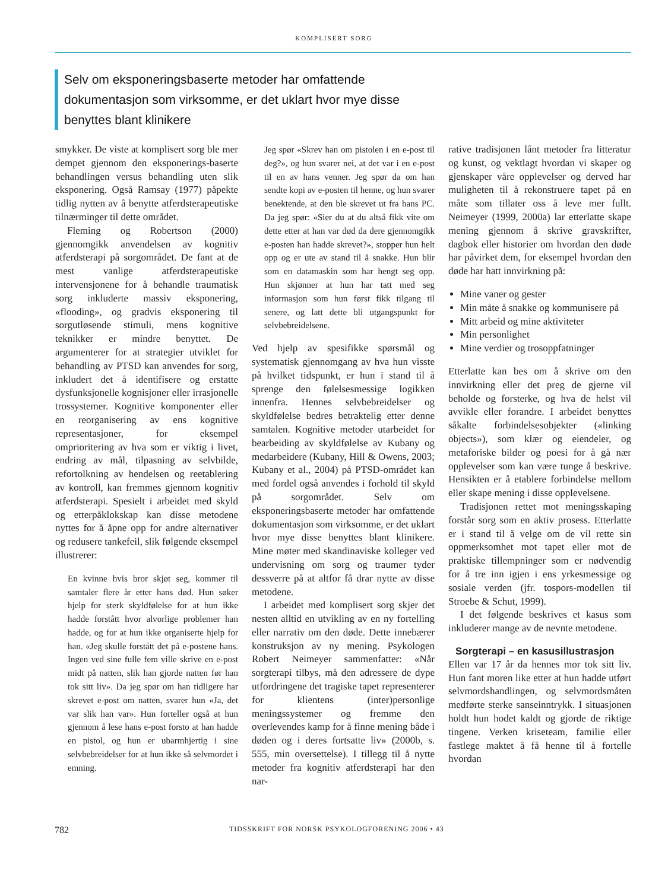KOMPLISERT SORG
Selv om eksponeringsbaserte metoder har omfattende dokumentasjon som virksomme, er det uklart hvor mye disse benyttes blant klinikere
smykker. De viste at komplisert sorg ble mer dempet gjennom den eksponerings-baserte behandlingen versus behandling uten slik eksponering. Også Ramsay (1977) påpekte tidlig nytten av å benytte atferdsterapeutiske tilnærminger til dette området.
Fleming og Robertson (2000) gjennomgikk anvendelsen av kognitiv atferdsterapi på sorgområdet. De fant at de mest vanlige atferdsterapeutiske intervensjonene for å behandle traumatisk sorg inkluderte massiv eksponering, «flooding», og gradvis eksponering til sorgutløsende stimuli, mens kognitive teknikker er mindre benyttet. De argumenterer for at strategier utviklet for behandling av PTSD kan anvendes for sorg, inkludert det å identifisere og erstatte dysfunksjonelle kognisjoner eller irrasjonelle trossystemer. Kognitive komponenter eller en reorganisering av ens kognitive representasjoner, for eksempel omprioritering av hva som er viktig i livet, endring av mål, tilpasning av selvbilde, refortolkning av hendelsen og reetablering av kontroll, kan fremmes gjennom kognitiv atferdsterapi. Spesielt i arbeidet med skyld og etterpåklokskap kan disse metodene nyttes for å åpne opp for andre alternativer og redusere tankefeil, slik følgende eksempel illustrerer:
En kvinne hvis bror skjøt seg, kommer til samtaler flere år etter hans død. Hun søker hjelp for sterk skyldfølelse for at hun ikke hadde forstått hvor alvorlige problemer han hadde, og for at hun ikke organiserte hjelp for han. «Jeg skulle forstått det på e-postene hans. Ingen ved sine fulle fem ville skrive en e-post midt på natten, slik han gjorde natten før han tok sitt liv». Da jeg spør om han tidligere har skrevet e-post om natten, svarer hun «Ja, det var slik han var». Hun forteller også at hun gjennom å lese hans e-post forsto at han hadde en pistol, og hun er ubarmhjertig i sine selvbebreidelser for at hun ikke så selvmordet i emning.
Jeg spør «Skrev han om pistolen i en e-post til deg?», og hun svarer nei, at det var i en e-post til en av hans venner. Jeg spør da om han sendte kopi av e-posten til henne, og hun svarer benektende, at den ble skrevet ut fra hans PC. Da jeg spør: «Sier du at du altså fikk vite om dette etter at han var død da dere gjennomgikk e-posten han hadde skrevet?», stopper hun helt opp og er ute av stand til å snakke. Hun blir som en datamaskin som har hengt seg opp. Hun skjønner at hun har tatt med seg informasjon som hun først fikk tilgang til senere, og latt dette bli utgangspunkt for selvbebreidelsene.
Ved hjelp av spesifikke spørsmål og systematisk gjennomgang av hva hun visste på hvilket tidspunkt, er hun i stand til å sprenge den følelsesmessige logikken innenfra. Hennes selvbebreidelser og skyldfølelse bedres betraktelig etter denne samtalen. Kognitive metoder utarbeidet for bearbeiding av skyldfølelse av Kubany og medarbeidere (Kubany, Hill & Owens, 2003; Kubany et al., 2004) på PTSD-området kan med fordel også anvendes i forhold til skyld på sorgområdet. Selv om eksponeringsbaserte metoder har omfattende dokumentasjon som virksomme, er det uklart hvor mye disse benyttes blant klinikere. Mine møter med skandinaviske kolleger ved undervisning om sorg og traumer tyder dessverre på at altfor få drar nytte av disse metodene.
I arbeidet med komplisert sorg skjer det nesten alltid en utvikling av en ny fortelling eller narrativ om den døde. Dette innebærer konstruksjon av ny mening. Psykologen Robert Neimeyer sammenfatter: «Når sorgterapi tilbys, må den adressere de dype utfordringene det tragiske tapet representerer for klientens (inter)personlige meningssystemer og fremme den overlevendes kamp for å finne mening både i døden og i deres fortsatte liv» (2000b, s. 555, min oversettelse). I tillegg til å nytte metoder fra kognitiv atferdsterapi har den nar-
rative tradisjonen lånt metoder fra litteratur og kunst, og vektlagt hvordan vi skaper og gjenskaper våre opplevelser og derved har muligheten til å rekonstruere tapet på en måte som tillater oss å leve mer fullt. Neimeyer (1999, 2000a) lar etterlatte skape mening gjennom å skrive gravskrifter, dagbok eller historier om hvordan den døde har påvirket dem, for eksempel hvordan den døde har hatt innvirkning på:
Mine vaner og gester
Min måte å snakke og kommunisere på
Mitt arbeid og mine aktiviteter
Min personlighet
Mine verdier og trosoppfatninger
Etterlatte kan bes om å skrive om den innvirkning eller det preg de gjerne vil beholde og forsterke, og hva de helst vil avvikle eller forandre. I arbeidet benyttes såkalte forbindelsesobjekter («linking objects»), som klær og eiendeler, og metaforiske bilder og poesi for å gå nær opplevelser som kan være tunge å beskrive. Hensikten er å etablere forbindelse mellom eller skape mening i disse opplevelsene.
Tradisjonen rettet mot meningsskaping forstår sorg som en aktiv prosess. Etterlatte er i stand til å velge om de vil rette sin oppmerksomhet mot tapet eller mot de praktiske tillempninger som er nødvendig for å tre inn igjen i ens yrkesmessige og sosiale verden (jfr. tospors-modellen til Stroebe & Schut, 1999).
I det følgende beskrives et kasus som inkluderer mange av de nevnte metodene.
Sorgterapi – en kasusillustrasjon
Ellen var 17 år da hennes mor tok sitt liv. Hun fant moren like etter at hun hadde utført selvmordshandlingen, og selvmordsmåten medførte sterke sanseinntrykk. I situasjonen holdt hun hodet kaldt og gjorde de riktige tingene. Verken kriseteam, familie eller fastlege maktet å få henne til å fortelle hvordan
782 TIDSSKRIFT FOR NORSK PSYKOLOGFORENING 2006 • 43